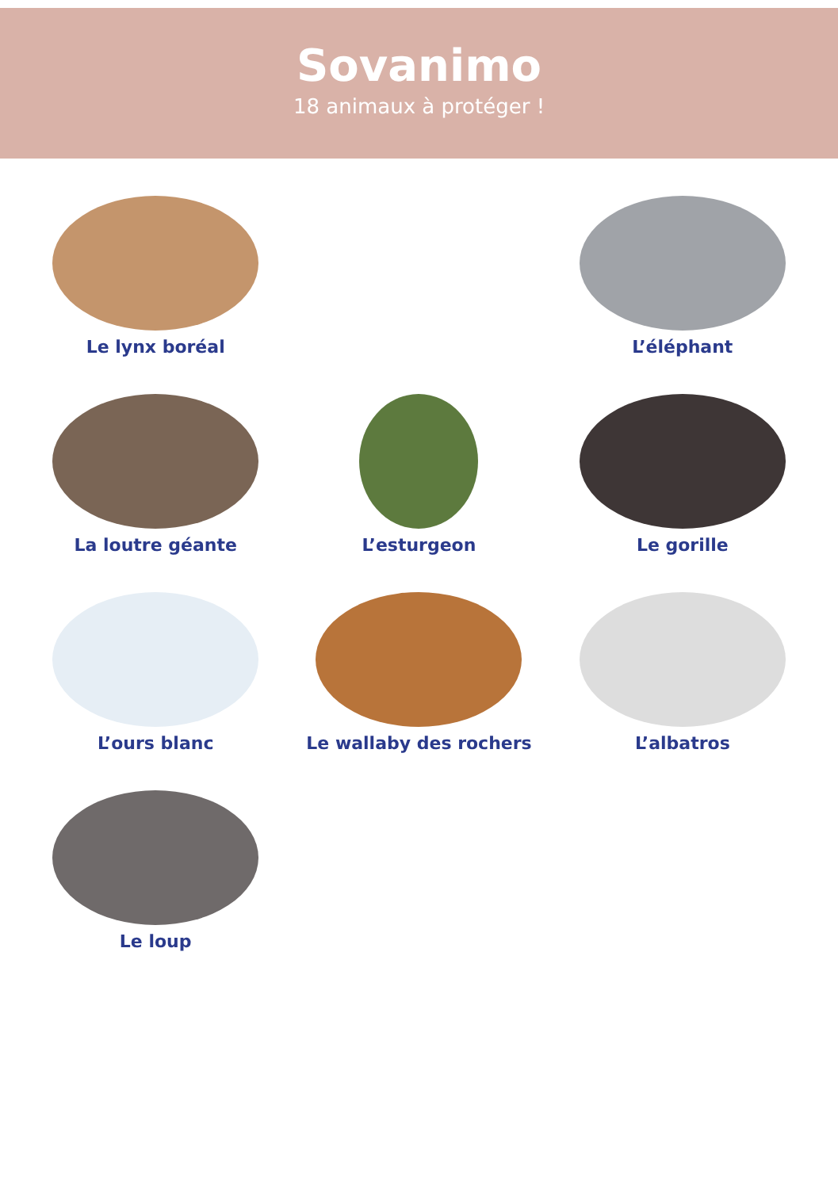Sovanimo
18 animaux à protéger !
Le lynx boréal
L’éléphant
La loutre géante
L’esturgeon
Le gorille
L’ours blanc
Le wallaby des rochers
L’albatros
Le loup